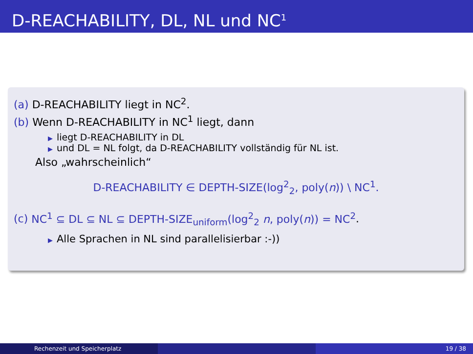D-REACHABILITY, DL, NL und NC<sup>1</sup>
(a) D-REACHABILITY liegt in NC<sup>2</sup>.
(b) Wenn D-REACHABILITY in NC<sup>1</sup> liegt, dann
▶ liegt D-REACHABILITY in DL
▶ und DL = NL folgt, da D-REACHABILITY vollständig für NL ist.
Also „wahrscheinlich“
D-REACHABILITY ∈ DEPTH-SIZE(log<sup>2</sup><sub>2</sub>, poly(n)) \ NC<sup>1</sup>.
(c) NC<sup>1</sup> ⊆ DL ⊆ NL ⊆ DEPTH-SIZE<sub>uniform</sub>(log<sup>2</sup><sub>2</sub> n, poly(n)) = NC<sup>2</sup>.
▶ Alle Sprachen in NL sind parallelisierbar :-))
Rechenzeit und Speicherplatz 19 / 38